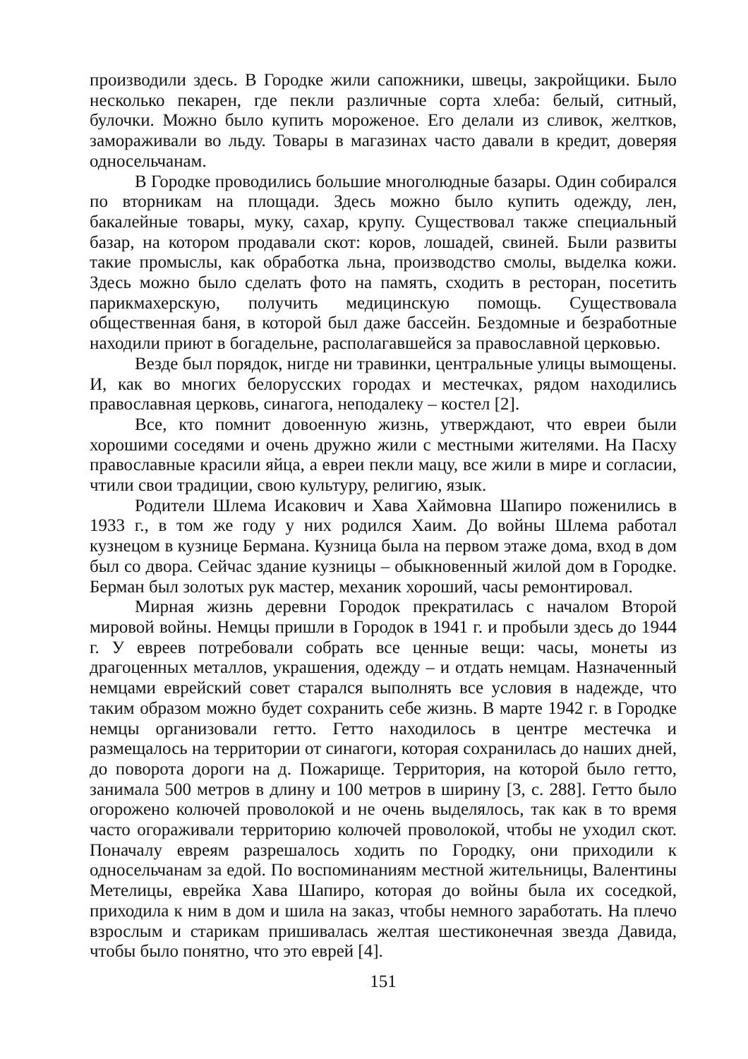производили здесь. В Городке жили сапожники, швецы, закройщики. Было несколько пекарен, где пекли различные сорта хлеба: белый, ситный, булочки. Можно было купить мороженое. Его делали из сливок, желтков, замораживали во льду. Товары в магазинах часто давали в кредит, доверяя односельчанам.
В Городке проводились большие многолюдные базары. Один собирался по вторникам на площади. Здесь можно было купить одежду, лен, бакалейные товары, муку, сахар, крупу. Существовал также специальный базар, на котором продавали скот: коров, лошадей, свиней. Были развиты такие промыслы, как обработка льна, производство смолы, выделка кожи. Здесь можно было сделать фото на память, сходить в ресторан, посетить парикмахерскую, получить медицинскую помощь. Существовала общественная баня, в которой был даже бассейн. Бездомные и безработные находили приют в богадельне, располагавшейся за православной церковью.
Везде был порядок, нигде ни травинки, центральные улицы вымощены. И, как во многих белорусских городах и местечках, рядом находились православная церковь, синагога, неподалеку – костел [2].
Все, кто помнит довоенную жизнь, утверждают, что евреи были хорошими соседями и очень дружно жили с местными жителями. На Пасху православные красили яйца, а евреи пекли мацу, все жили в мире и согласии, чтили свои традиции, свою культуру, религию, язык.
Родители Шлема Исакович и Хава Хаймовна Шапиро поженились в 1933 г., в том же году у них родился Хаим. До войны Шлема работал кузнецом в кузнице Бермана. Кузница была на первом этаже дома, вход в дом был со двора. Сейчас здание кузницы – обыкновенный жилой дом в Городке. Берман был золотых рук мастер, механик хороший, часы ремонтировал.
Мирная жизнь деревни Городок прекратилась с началом Второй мировой войны. Немцы пришли в Городок в 1941 г. и пробыли здесь до 1944 г. У евреев потребовали собрать все ценные вещи: часы, монеты из драгоценных металлов, украшения, одежду – и отдать немцам. Назначенный немцами еврейский совет старался выполнять все условия в надежде, что таким образом можно будет сохранить себе жизнь. В марте 1942 г. в Городке немцы организовали гетто. Гетто находилось в центре местечка и размещалось на территории от синагоги, которая сохранилась до наших дней, до поворота дороги на д. Пожарище. Территория, на которой было гетто, занимала 500 метров в длину и 100 метров в ширину [3, с. 288]. Гетто было огорожено колючей проволокой и не очень выделялось, так как в то время часто огораживали территорию колючей проволокой, чтобы не уходил скот. Поначалу евреям разрешалось ходить по Городку, они приходили к односельчанам за едой. По воспоминаниям местной жительницы, Валентины Метелицы, еврейка Хава Шапиро, которая до войны была их соседкой, приходила к ним в дом и шила на заказ, чтобы немного заработать. На плечо взрослым и старикам пришивалась желтая шестиконечная звезда Давида, чтобы было понятно, что это еврей [4].
151